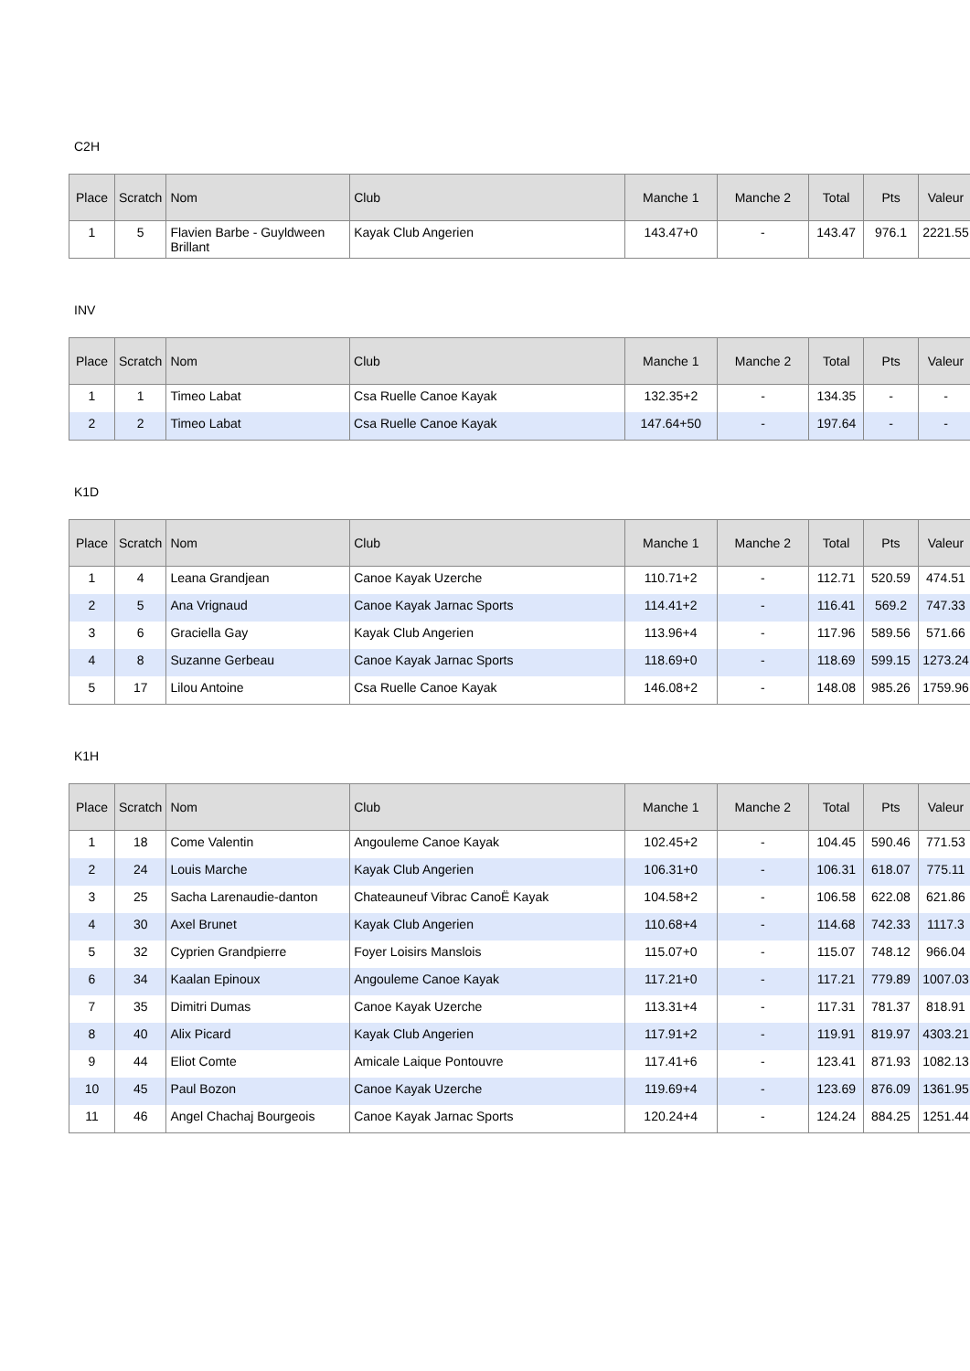C2H
| Place | Scratch | Nom | Club | Manche 1 | Manche 2 | Total | Pts | Valeur |
| --- | --- | --- | --- | --- | --- | --- | --- | --- |
| 1 | 5 | Flavien Barbe - Guyldween Brillant | Kayak Club Angerien | 143.47+0 | - | 143.47 | 976.1 | 2221.55 |
INV
| Place | Scratch | Nom | Club | Manche 1 | Manche 2 | Total | Pts | Valeur |
| --- | --- | --- | --- | --- | --- | --- | --- | --- |
| 1 | 1 | Timeo Labat | Csa Ruelle Canoe Kayak | 132.35+2 | - | 134.35 | - | - |
| 2 | 2 | Timeo Labat | Csa Ruelle Canoe Kayak | 147.64+50 | - | 197.64 | - | - |
K1D
| Place | Scratch | Nom | Club | Manche 1 | Manche 2 | Total | Pts | Valeur |
| --- | --- | --- | --- | --- | --- | --- | --- | --- |
| 1 | 4 | Leana Grandjean | Canoe Kayak Uzerche | 110.71+2 | - | 112.71 | 520.59 | 474.51 |
| 2 | 5 | Ana Vrignaud | Canoe Kayak Jarnac Sports | 114.41+2 | - | 116.41 | 569.2 | 747.33 |
| 3 | 6 | Graciella Gay | Kayak Club Angerien | 113.96+4 | - | 117.96 | 589.56 | 571.66 |
| 4 | 8 | Suzanne Gerbeau | Canoe Kayak Jarnac Sports | 118.69+0 | - | 118.69 | 599.15 | 1273.24 |
| 5 | 17 | Lilou Antoine | Csa Ruelle Canoe Kayak | 146.08+2 | - | 148.08 | 985.26 | 1759.96 |
K1H
| Place | Scratch | Nom | Club | Manche 1 | Manche 2 | Total | Pts | Valeur |
| --- | --- | --- | --- | --- | --- | --- | --- | --- |
| 1 | 18 | Come Valentin | Angouleme Canoe Kayak | 102.45+2 | - | 104.45 | 590.46 | 771.53 |
| 2 | 24 | Louis Marche | Kayak Club Angerien | 106.31+0 | - | 106.31 | 618.07 | 775.11 |
| 3 | 25 | Sacha Larenaudie-danton | Chateauneuf Vibrac CanoË Kayak | 104.58+2 | - | 106.58 | 622.08 | 621.86 |
| 4 | 30 | Axel Brunet | Kayak Club Angerien | 110.68+4 | - | 114.68 | 742.33 | 1117.3 |
| 5 | 32 | Cyprien Grandpierre | Foyer Loisirs Manslois | 115.07+0 | - | 115.07 | 748.12 | 966.04 |
| 6 | 34 | Kaalan Epinoux | Angouleme Canoe Kayak | 117.21+0 | - | 117.21 | 779.89 | 1007.03 |
| 7 | 35 | Dimitri Dumas | Canoe Kayak Uzerche | 113.31+4 | - | 117.31 | 781.37 | 818.91 |
| 8 | 40 | Alix Picard | Kayak Club Angerien | 117.91+2 | - | 119.91 | 819.97 | 4303.21 |
| 9 | 44 | Eliot Comte | Amicale Laique Pontouvre | 117.41+6 | - | 123.41 | 871.93 | 1082.13 |
| 10 | 45 | Paul Bozon | Canoe Kayak Uzerche | 119.69+4 | - | 123.69 | 876.09 | 1361.95 |
| 11 | 46 | Angel Chachaj Bourgeois | Canoe Kayak Jarnac Sports | 120.24+4 | - | 124.24 | 884.25 | 1251.44 |